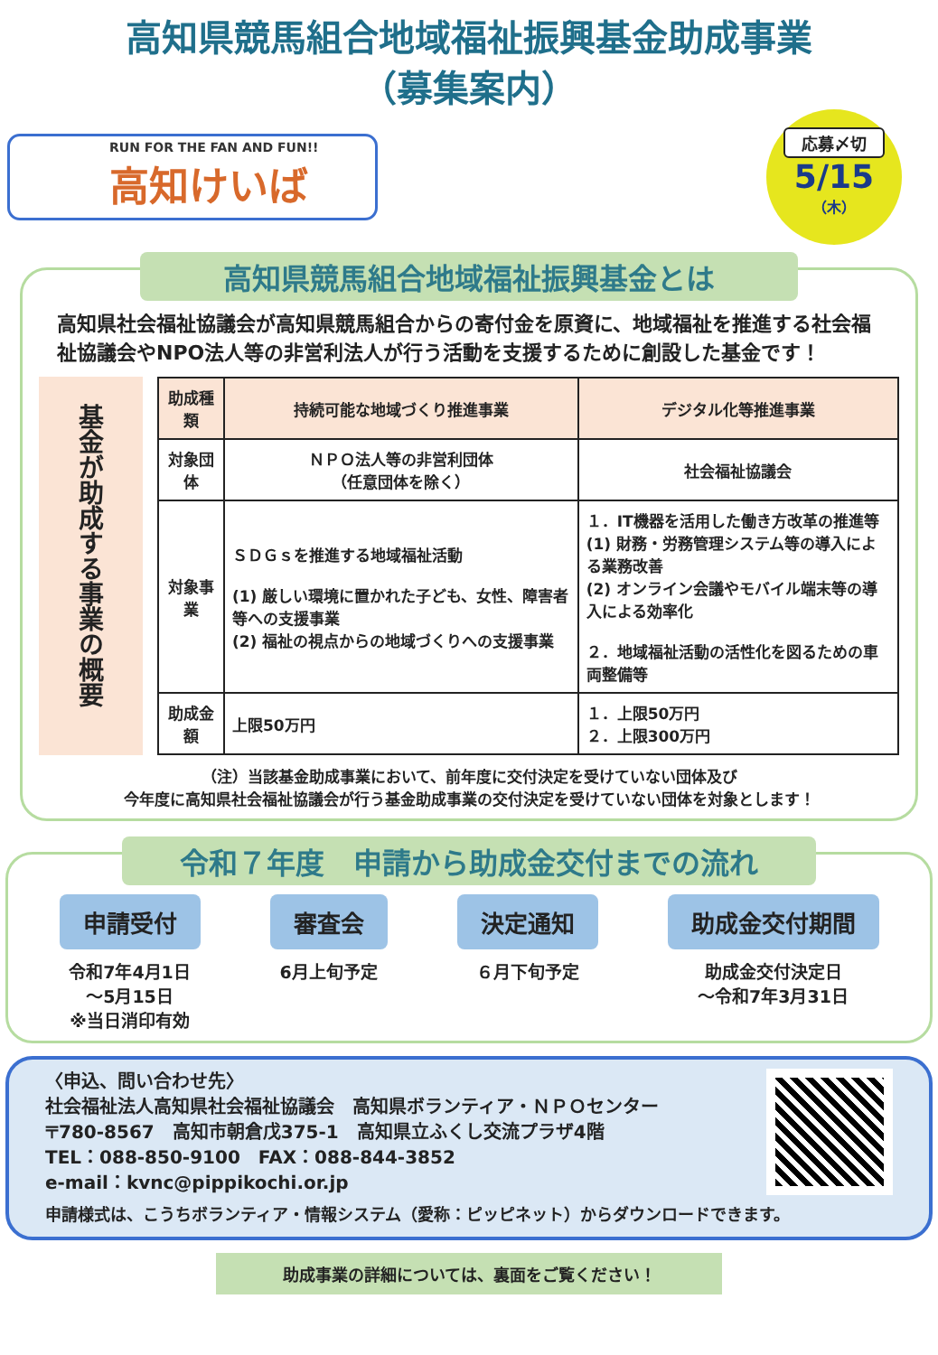高知県競馬組合地域福祉振興基金助成事業
（募集案内）
RUN FOR THE FAN AND FUN!!
高知けいば
応募〆切
5/15
（木）
高知県競馬組合地域福祉振興基金とは
高知県社会福祉協議会が高知県競馬組合からの寄付金を原資に、地域福祉を推進する社会福祉協議会やNPO法人等の非営利法人が行う活動を支援するために創設した基金です！
基金が助成する事業の概要
| 助成種類 | 持続可能な地域づくり推進事業 | デジタル化等推進事業 |
| --- | --- | --- |
| 対象団体 | ＮＰＯ法人等の非営利団体 （任意団体を除く） | 社会福祉協議会 |
| 対象事業 | ＳＤＧｓを推進する地域福祉活動 (1) 厳しい環境に置かれた子ども、女性、障害者等への支援事業 (2) 福祉の視点からの地域づくりへの支援事業 | １．IT機器を活用した働き方改革の推進等 (1) 財務・労務管理システム等の導入による業務改善 (2) オンライン会議やモバイル端末等の導入による効率化 ２．地域福祉活動の活性化を図るための車両整備等 |
| 助成金額 | 上限50万円 | １．上限50万円 ２．上限300万円 |
（注）当該基金助成事業において、前年度に交付決定を受けていない団体及び
今年度に高知県社会福祉協議会が行う基金助成事業の交付決定を受けていない団体を対象とします！
令和７年度　申請から助成金交付までの流れ
申請受付
令和7年4月1日
～5月15日
※当日消印有効
審査会
6月上旬予定
決定通知
６月下旬予定
助成金交付期間
助成金交付決定日
～令和7年3月31日
〈申込、問い合わせ先〉
社会福祉法人高知県社会福祉協議会　高知県ボランティア・ＮＰＯセンター
〒780-8567　高知市朝倉戊375-1　高知県立ふくし交流プラザ4階
TEL：088-850-9100　FAX：088-844-3852
e-mail：kvnc@pippikochi.or.jp
申請様式は、こうちボランティア・情報システム（愛称：ピッピネット）からダウンロードできます。
助成事業の詳細については、裏面をご覧ください！